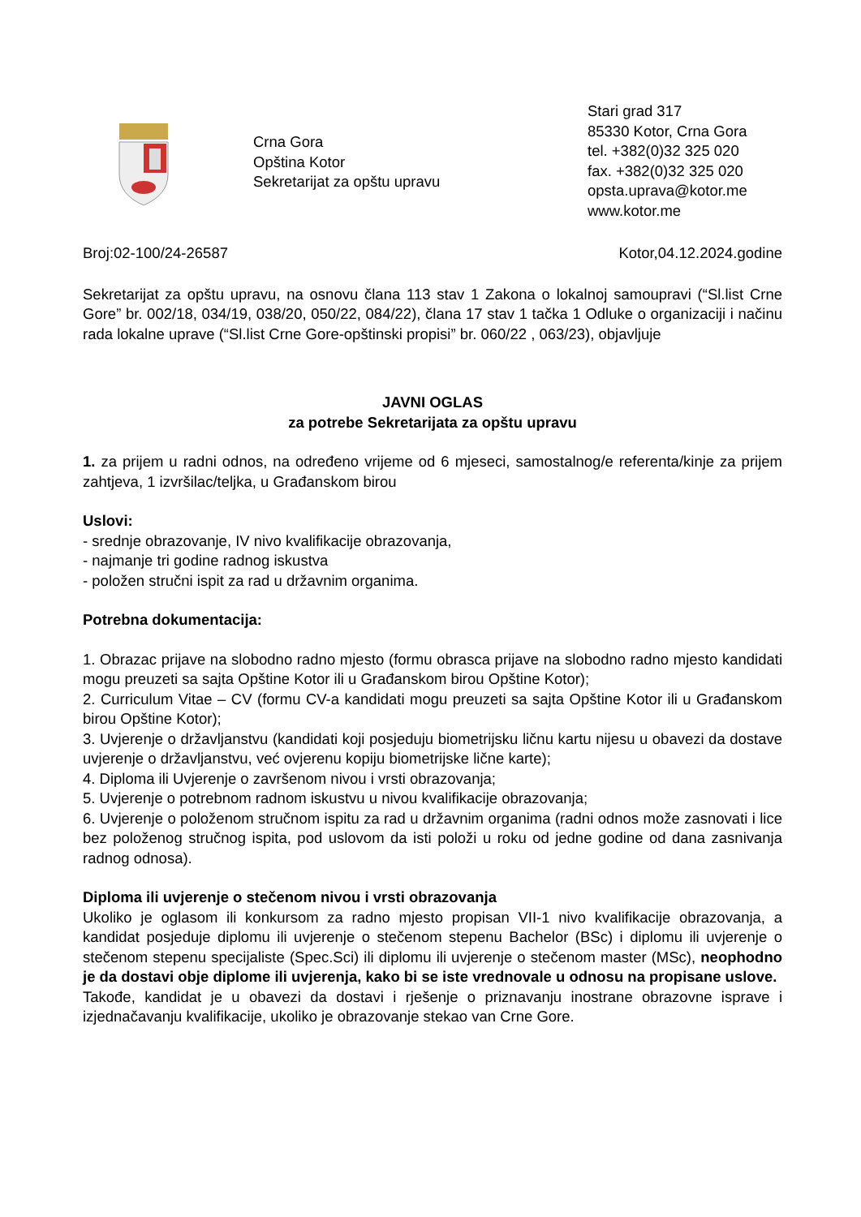Crna Gora
Opština Kotor
Sekretarijat za opštu upravu
Stari grad 317
85330 Kotor, Crna Gora
tel. +382(0)32 325 020
fax. +382(0)32 325 020
opsta.uprava@kotor.me
www.kotor.me
Broj:02-100/24-26587 Kotor,04.12.2024.godine
Sekretarijat za opštu upravu, na osnovu člana 113 stav 1 Zakona o lokalnoj samoupravi (“Sl.list Crne Gore” br. 002/18, 034/19, 038/20, 050/22, 084/22), člana 17 stav 1 tačka 1 Odluke o organizaciji i načinu rada lokalne uprave (“Sl.list Crne Gore-opštinski propisi” br. 060/22 , 063/23), objavljuje
JAVNI OGLAS
za potrebe Sekretarijata za opštu upravu
1. za prijem u radni odnos, na određeno vrijeme od 6 mjeseci, samostalnog/e referenta/kinje za prijem zahtjeva, 1 izvršilac/teljka, u Građanskom birou
Uslovi:
- srednje obrazovanje, IV nivo kvalifikacije obrazovanja,
- najmanje tri godine radnog iskustva
- položen stručni ispit za rad u državnim organima.
Potrebna dokumentacija:
1. Obrazac prijave na slobodno radno mjesto (formu obrasca prijave na slobodno radno mjesto kandidati mogu preuzeti sa sajta Opštine Kotor ili u Građanskom birou Opštine Kotor);
2. Curriculum Vitae – CV (formu CV-a kandidati mogu preuzeti sa sajta Opštine Kotor ili u Građanskom birou Opštine Kotor);
3. Uvjerenje o državljanstvu (kandidati koji posjeduju biometrijsku ličnu kartu nijesu u obavezi da dostave uvjerenje o državljanstvu, već ovjerenu kopiju biometrijske lične karte);
4. Diploma ili Uvjerenje o završenom nivou i vrsti obrazovanja;
5. Uvjerenje o potrebnom radnom iskustvu u nivou kvalifikacije obrazovanja;
6. Uvjerenje o položenom stručnom ispitu za rad u državnim organima (radni odnos može zasnovati i lice bez položenog stručnog ispita, pod uslovom da isti položi u roku od jedne godine od dana zasnivanja radnog odnosa).
Diploma ili uvjerenje o stečenom nivou i vrsti obrazovanja
Ukoliko je oglasom ili konkursom za radno mjesto propisan VII-1 nivo kvalifikacije obrazovanja, a kandidat posjeduje diplomu ili uvjerenje o stečenom stepenu Bachelor (BSc) i diplomu ili uvjerenje o stečenom stepenu specijaliste (Spec.Sci) ili diplomu ili uvjerenje o stečenom master (MSc), neophodno je da dostavi obje diplome ili uvjerenja, kako bi se iste vrednovale u odnosu na propisane uslove.
Takođe, kandidat je u obavezi da dostavi i rješenje o priznavanju inostrane obrazovne isprave i izjednačavanju kvalifikacije, ukoliko je obrazovanje stekao van Crne Gore.